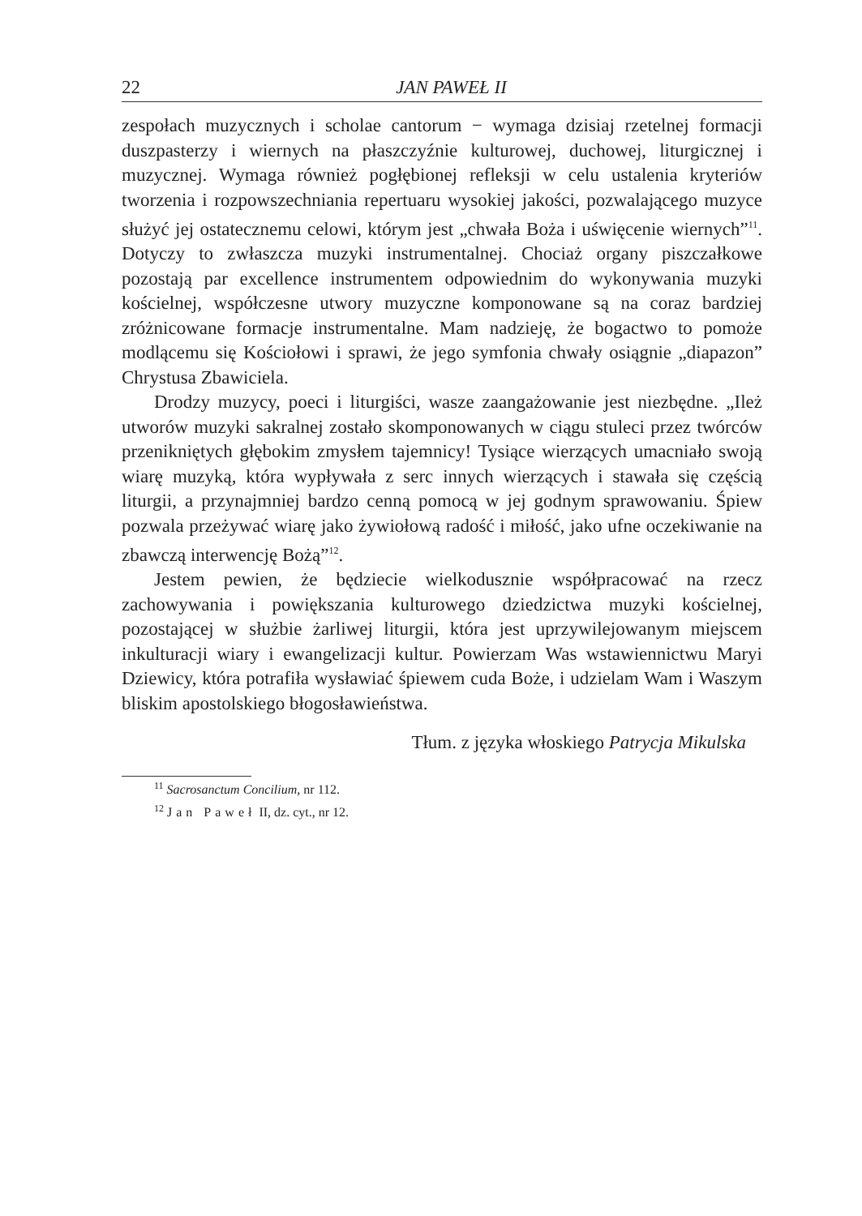22 JAN PAWEŁ II
zespołach muzycznych i scholae cantorum − wymaga dzisiaj rzetelnej formacji duszpasterzy i wiernych na płaszczyźnie kulturowej, duchowej, liturgicznej i muzycznej. Wymaga również pogłębionej refleksji w celu ustalenia kryteriów tworzenia i rozpowszechniania repertuaru wysokiej jakości, pozwalającego muzyce służyć jej ostatecznemu celowi, którym jest „chwała Boża i uświęcenie wiernych”<sup>11</sup>. Dotyczy to zwłaszcza muzyki instrumentalnej. Chociaż organy piszczałkowe pozostają par excellence instrumentem odpowiednim do wykonywania muzyki kościelnej, współczesne utwory muzyczne komponowane są na coraz bardziej zróżnicowane formacje instrumentalne. Mam nadzieję, że bogactwo to pomoże modlącemu się Kościołowi i sprawi, że jego symfonia chwały osiągnie „diapazon” Chrystusa Zbawiciela.
Drodzy muzycy, poeci i liturgiści, wasze zaangażowanie jest niezbędne. „Ileż utworów muzyki sakralnej zostało skomponowanych w ciągu stuleci przez twórców przenikniętych głębokim zmysłem tajemnicy! Tysiące wierzących umacniało swoją wiarę muzyką, która wypływała z serc innych wierzących i stawała się częścią liturgii, a przynajmniej bardzo cenną pomocą w jej godnym sprawowaniu. Śpiew pozwala przeżywać wiarę jako żywiołową radość i miłość, jako ufne oczekiwanie na zbawczą interwencję Bożą”<sup>12</sup>.
Jestem pewien, że będziecie wielkodusznie współpracować na rzecz zachowywania i powiększania kulturowego dziedzictwa muzyki kościelnej, pozostającej w służbie żarliwej liturgii, która jest uprzywilejowanym miejscem inkulturacji wiary i ewangelizacji kultur. Powierzam Was wstawiennictwu Maryi Dziewicy, która potrafiła wysławiać śpiewem cuda Boże, i udzielam Wam i Waszym bliskim apostolskiego błogosławieństwa.
Tłum. z języka włoskiego Patrycja Mikulska
<sup>11</sup> Sacrosanctum Concilium, nr 112.
<sup>12</sup> Jan Paweł II, dz. cyt., nr 12.